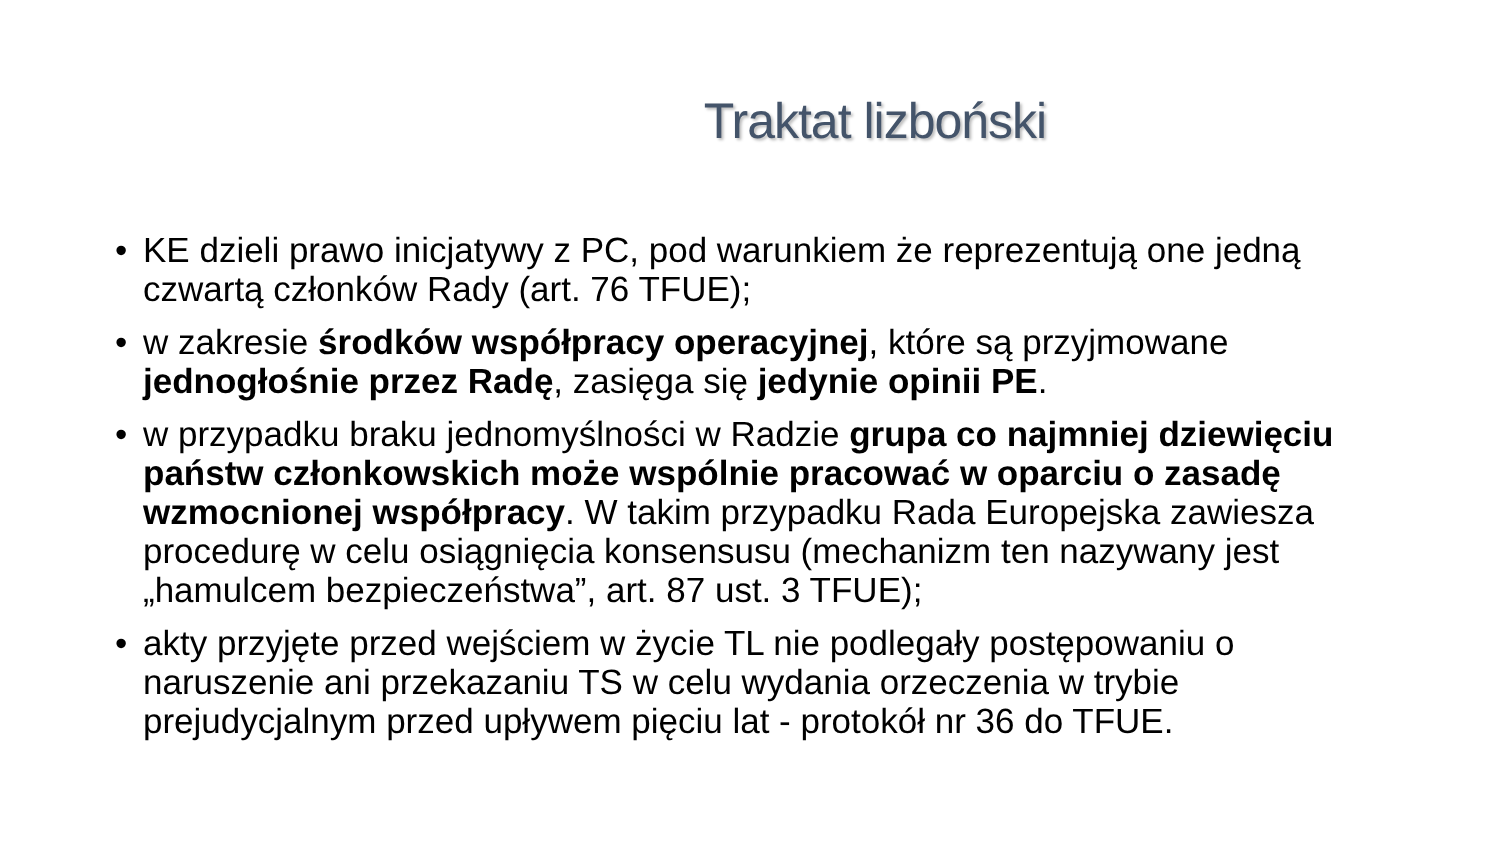Traktat lizboński
• KE dzieli prawo inicjatywy z PC, pod warunkiem że reprezentują one jedną czwartą członków Rady (art. 76 TFUE);
• w zakresie środków współpracy operacyjnej, które są przyjmowane jednogłośnie przez Radę, zasięga się jedynie opinii PE.
• w przypadku braku jednomyślności w Radzie grupa co najmniej dziewięciu państw członkowskich może wspólnie pracować w oparciu o zasadę wzmocnionej współpracy. W takim przypadku Rada Europejska zawiesza procedurę w celu osiągnięcia konsensusu (mechanizm ten nazywany jest „hamulcem bezpieczeństwa”, art. 87 ust. 3 TFUE);
• akty przyjęte przed wejściem w życie TL nie podlegały postępowaniu o naruszenie ani przekazaniu TS w celu wydania orzeczenia w trybie prejudycjalnym przed upływem pięciu lat - protokół nr 36 do TFUE.